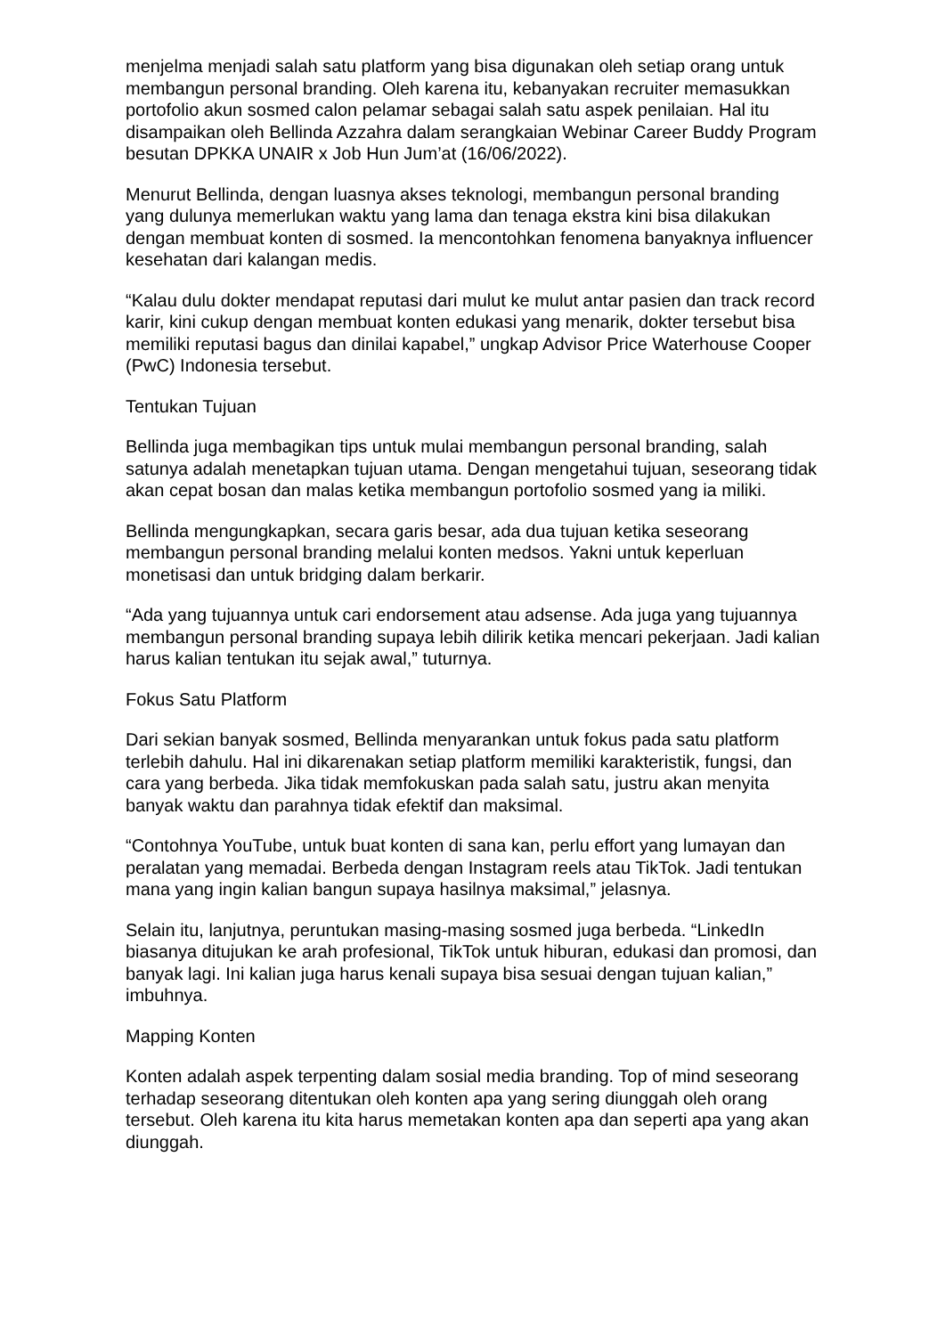menjelma menjadi salah satu platform yang bisa digunakan oleh setiap orang untuk membangun personal branding. Oleh karena itu, kebanyakan recruiter memasukkan portofolio akun sosmed calon pelamar sebagai salah satu aspek penilaian. Hal itu disampaikan oleh Bellinda Azzahra dalam serangkaian Webinar Career Buddy Program besutan DPKKA UNAIR x Job Hun Jum’at (16/06/2022).
Menurut Bellinda, dengan luasnya akses teknologi, membangun personal branding yang dulunya memerlukan waktu yang lama dan tenaga ekstra kini bisa dilakukan dengan membuat konten di sosmed. Ia mencontohkan fenomena banyaknya influencer kesehatan dari kalangan medis.
“Kalau dulu dokter mendapat reputasi dari mulut ke mulut antar pasien dan track record karir, kini cukup dengan membuat konten edukasi yang menarik, dokter tersebut bisa memiliki reputasi bagus dan dinilai kapabel,” ungkap Advisor Price Waterhouse Cooper (PwC) Indonesia tersebut.
Tentukan Tujuan
Bellinda juga membagikan tips untuk mulai membangun personal branding, salah satunya adalah menetapkan tujuan utama. Dengan mengetahui tujuan, seseorang tidak akan cepat bosan dan malas ketika membangun portofolio sosmed yang ia miliki.
Bellinda mengungkapkan, secara garis besar, ada dua tujuan ketika seseorang membangun personal branding melalui konten medsos. Yakni untuk keperluan monetisasi dan untuk bridging dalam berkarir.
“Ada yang tujuannya untuk cari endorsement atau adsense. Ada juga yang tujuannya membangun personal branding supaya lebih dilirik ketika mencari pekerjaan. Jadi kalian harus kalian tentukan itu sejak awal,” tuturnya.
Fokus Satu Platform
Dari sekian banyak sosmed, Bellinda menyarankan untuk fokus pada satu platform terlebih dahulu. Hal ini dikarenakan setiap platform memiliki karakteristik, fungsi, dan cara yang berbeda. Jika tidak memfokuskan pada salah satu, justru akan menyita banyak waktu dan parahnya tidak efektif dan maksimal.
“Contohnya YouTube, untuk buat konten di sana kan, perlu effort yang lumayan dan peralatan yang memadai. Berbeda dengan Instagram reels atau TikTok. Jadi tentukan mana yang ingin kalian bangun supaya hasilnya maksimal,” jelasnya.
Selain itu, lanjutnya, peruntukan masing-masing sosmed juga berbeda. “LinkedIn biasanya ditujukan ke arah profesional, TikTok untuk hiburan, edukasi dan promosi, dan banyak lagi. Ini kalian juga harus kenali supaya bisa sesuai dengan tujuan kalian,” imbuhnya.
Mapping Konten
Konten adalah aspek terpenting dalam sosial media branding. Top of mind seseorang terhadap seseorang ditentukan oleh konten apa yang sering diunggah oleh orang tersebut. Oleh karena itu kita harus memetakan konten apa dan seperti apa yang akan diunggah.